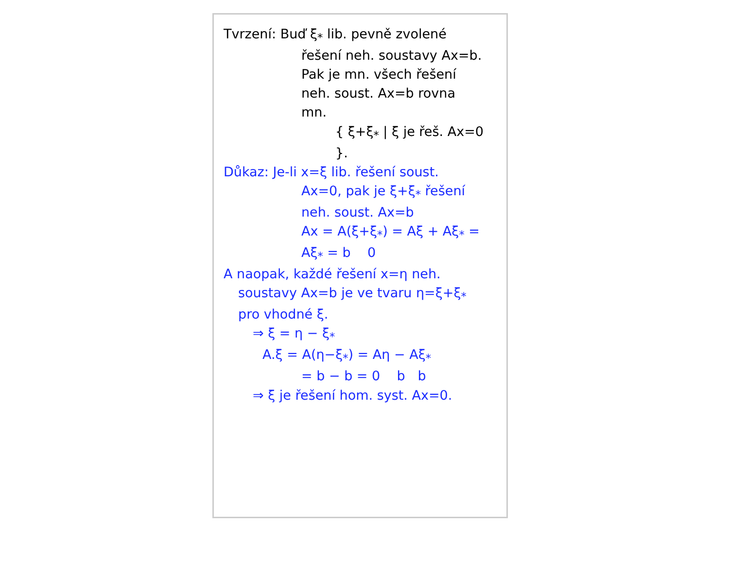Tvrzení: Buď ξ<sub>*</sub> lib. pevně zvolené
řešení neh. soustavy Ax=b.
Pak je mn. všech řešení
neh. soust. Ax=b rovna
mn.
{ ξ+ξ<sub>*</sub> | ξ je řeš. Ax=0 }.
Důkaz: Je-li x=ξ lib. řešení soust.
Ax=0, pak je ξ+ξ<sub>*</sub> řešení
neh. soust. Ax=b
Ax = A(ξ+ξ<sub>*</sub>) = Aξ + Aξ<sub>*</sub> =
Aξ<sub>*</sub> = b 0
A naopak, každé řešení x=η neh.
soustavy Ax=b je ve tvaru η=ξ+ξ<sub>*</sub>
pro vhodné ξ.
⇒ ξ = η − ξ<sub>*</sub>
A.ξ = A(η−ξ<sub>*</sub>) = Aη − Aξ<sub>*</sub>
= b − b = 0 b b
⇒ ξ je řešení hom. syst. Ax=0.